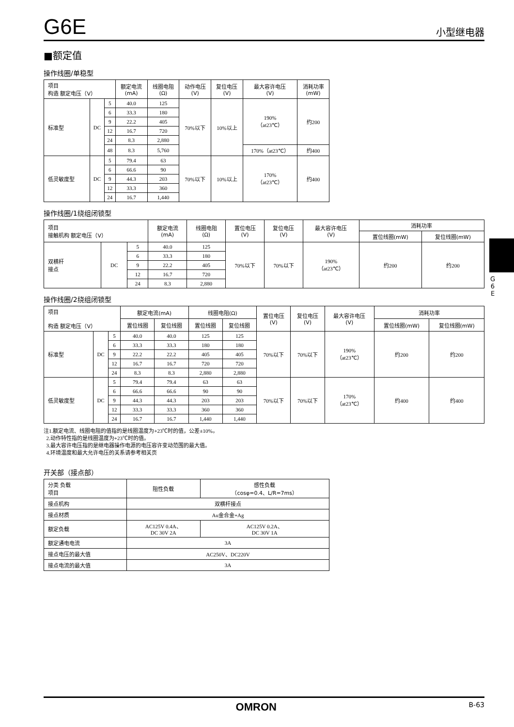G6E 小型继电器
■额定值
操作线圈/单稳型
| 项目 构造 额定电压（V） | | | 额定电流 (mA) | 线圈电阻 (Ω) | 动作电压 (V) | 复位电压 (V) | 最大容许电压 (V) | 消耗功率 (mW) |
| --- | --- | --- | --- | --- | --- | --- | --- | --- |
| 标准型 | DC | 5 | 40.0 | 125 | 70%以下 | 10%以上 | 190% （at23℃） | 约200 |
| | | 6 | 33.3 | 180 | | | | |
| | | 9 | 22.2 | 405 | | | | |
| | | 12 | 16.7 | 720 | | | | |
| | | 24 | 8.3 | 2,880 | | | | |
| | | 48 | 8.3 | 5,760 | | | 170%（at23℃） | 约400 |
| 低灵敏度型 | DC | 5 | 79.4 | 63 | 70%以下 | 10%以上 | 170% （at23℃） | 约400 |
| | | 6 | 66.6 | 90 | | | | |
| | | 9 | 44.3 | 203 | | | | |
| | | 12 | 33.3 | 360 | | | | |
| | | 24 | 16.7 | 1,440 | | | | |
操作线圈/1绕组闭锁型
| 项目 接触机构 额定电压（V） | | | 额定电流 (mA) | 线圈电阻 (Ω) | 置位电压 (V) | 复位电压 (V) | 最大容许电压 (V) | 消耗功率 | |
| --- | --- | --- | --- | --- | --- | --- | --- | --- | --- |
| | | | | | | | | 置位线圈(mW) | 复位线圈(mW) |
| 双横杆 接点 | DC | 5 | 40.0 | 125 | 70%以下 | 70%以下 | 190% （at23℃） | 约200 | 约200 |
| | | 6 | 33.3 | 180 | | | | | |
| | | 9 | 22.2 | 405 | | | | | |
| | | 12 | 16.7 | 720 | | | | | |
| | | 24 | 8.3 | 2,880 | | | | | |
操作线圈/2绕组闭锁型
| 项目 构造 额定电压（V） | | | 额定电流(mA) | | 线圈电阻(Ω) | | 置位电压 (V) | 复位电压 (V) | 最大容许电压 (V) | 消耗功率 | |
| --- | --- | --- | --- | --- | --- | --- | --- | --- | --- | --- | --- |
| | | | 置位线圈 | 复位线圈 | 置位线圈 | 复位线圈 | | | | 置位线圈(mW) | 复位线圈(mW) |
| 标准型 | DC | 5 | 40.0 | 40.0 | 125 | 125 | 70%以下 | 70%以下 | 190% （at23℃） | 约200 | 约200 |
| | | 6 | 33.3 | 33.3 | 180 | 180 | | | | | |
| | | 9 | 22.2 | 22.2 | 405 | 405 | | | | | |
| | | 12 | 16.7 | 16.7 | 720 | 720 | | | | | |
| | | 24 | 8.3 | 8.3 | 2,880 | 2,880 | | | | | |
| 低灵敏度型 | DC | 5 | 79.4 | 79.4 | 63 | 63 | 70%以下 | 70%以下 | 170% （at23℃） | 约400 | 约400 |
| | | 6 | 66.6 | 66.6 | 90 | 90 | | | | | |
| | | 9 | 44.3 | 44.3 | 203 | 203 | | | | | |
| | | 12 | 33.3 | 33.3 | 360 | 360 | | | | | |
| | | 24 | 16.7 | 16.7 | 1,440 | 1,440 | | | | | |
注1.额定电流、线圈电阻的值指的是线圈温度为+23℃时的值，公差±10%。
2.动作特性指的是线圈温度为+23℃时的值。
3.最大容许电压指的是继电器操作电源的电压容许变动范围的最大值。
4.环境温度和最大允许电压的关系请参考相关页
开关部（接点部）
| 分类 负载 项目 | 阻性负载 | 感性负载 （cosφ=0.4、L/R=7ms） |
| --- | --- | --- |
| 接点机构 | 双横杆接点 | |
| 接点材质 | Au金合金+Ag | |
| 额定负载 | AC125V 0.4A、 DC 30V 2A | AC125V 0.2A、 DC 30V 1A |
| 额定通电电流 | 3A | |
| 接点电压的最大值 | AC250V、DC220V | |
| 接点电流的最大值 | 3A | |
G
6
E
OMRON B-63